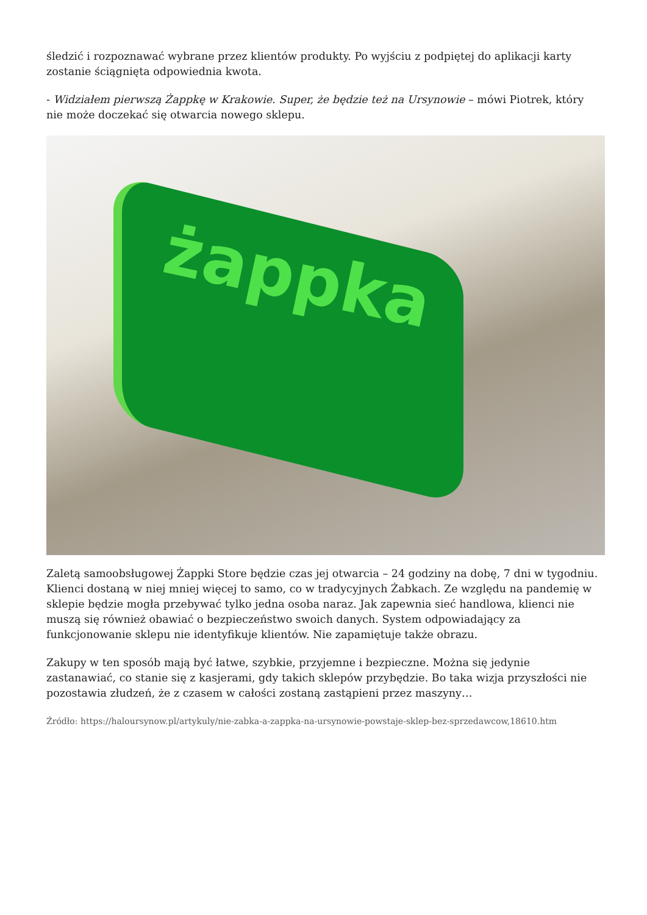śledzić i rozpoznawać wybrane przez klientów produkty. Po wyjściu z podpiętej do aplikacji karty zostanie ściągnięta odpowiednia kwota.
- Widziałem pierwszą Żappkę w Krakowie. Super, że będzie też na Ursynowie – mówi Piotrek, który nie może doczekać się otwarcia nowego sklepu.
żappka
Zaletą samoobsługowej Żappki Store będzie czas jej otwarcia – 24 godziny na dobę, 7 dni w tygodniu. Klienci dostaną w niej mniej więcej to samo, co w tradycyjnych Żabkach. Ze względu na pandemię w sklepie będzie mogła przebywać tylko jedna osoba naraz. Jak zapewnia sieć handlowa, klienci nie muszą się również obawiać o bezpieczeństwo swoich danych. System odpowiadający za funkcjonowanie sklepu nie identyfikuje klientów. Nie zapamiętuje także obrazu.
Zakupy w ten sposób mają być łatwe, szybkie, przyjemne i bezpieczne. Można się jedynie zastanawiać, co stanie się z kasjerami, gdy takich sklepów przybędzie. Bo taka wizja przyszłości nie pozostawia złudzeń, że z czasem w całości zostaną zastąpieni przez maszyny…
Źródło: https://haloursynow.pl/artykuly/nie-zabka-a-zappka-na-ursynowie-powstaje-sklep-bez-sprzedawcow,18610.htm